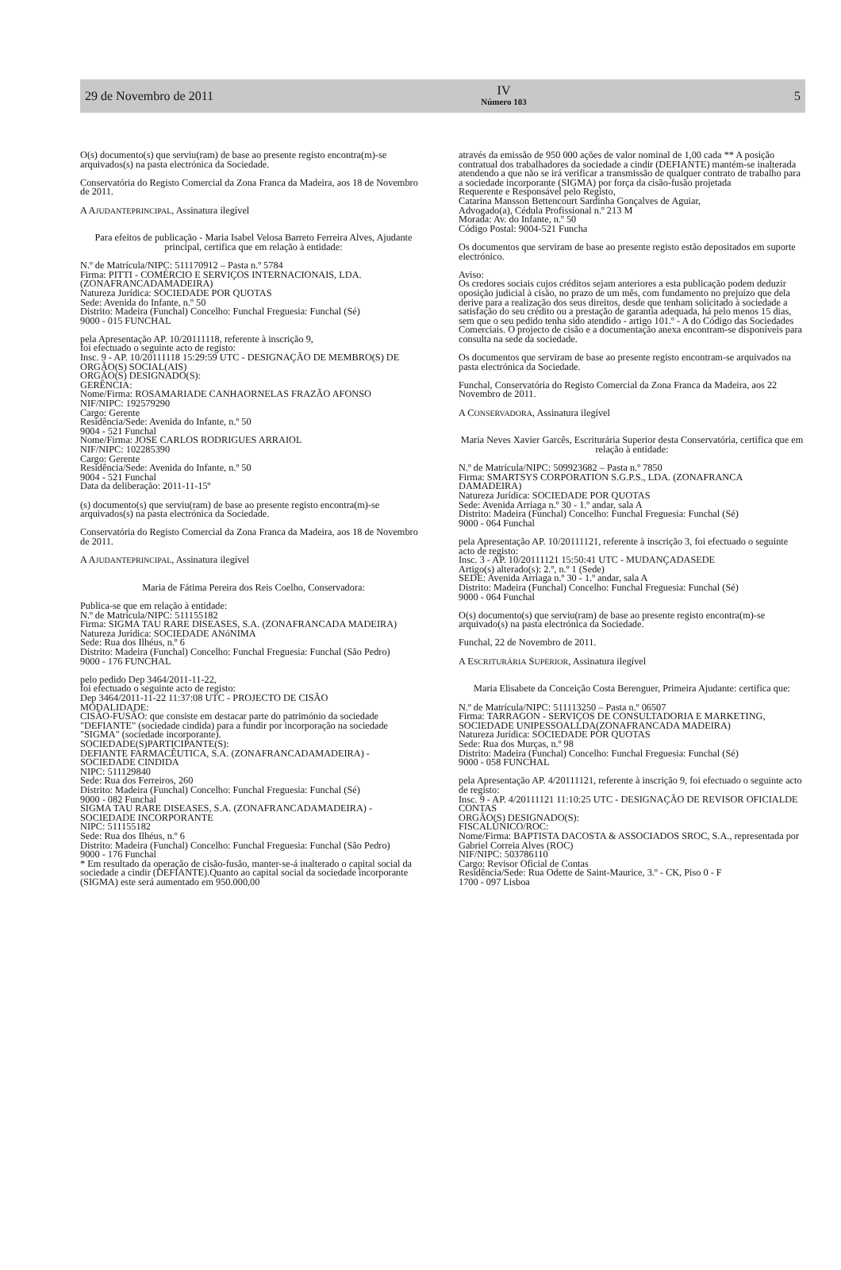29 de Novembro de 2011
IV
Número 103
5
O(s) documento(s) que serviu(ram) de base ao presente registo encontra(m)-se arquivados(s) na pasta electrónica da Sociedade.
Conservatória do Registo Comercial da Zona Franca da Madeira, aos 18 de Novembro de 2011.
A AJUDANTEPRINCIPAL, Assinatura ilegível
Para efeitos de publicação - Maria Isabel Velosa Barreto Ferreira Alves, Ajudante principal, certifica que em relação à entidade:
N.º de Matrícula/NIPC: 511170912 – Pasta n.º 5784
Firma: PITTI - COMÉRCIO E SERVIÇOS INTERNACIONAIS, LDA. (ZONAFRANCADAMADEIRA)
Natureza Jurídica: SOCIEDADE POR QUOTAS
Sede: Avenida do Infante, n.º 50
Distrito: Madeira (Funchal) Concelho: Funchal Freguesia: Funchal (Sé)
9000 - 015 FUNCHAL
pela Apresentação AP. 10/20111118, referente à inscrição 9,
foi efectuado o seguinte acto de registo:
Insc. 9 - AP. 10/20111118 15:29:59 UTC - DESIGNAÇÃO DE MEMBRO(S) DE ORGÃO(S) SOCIAL(AIS)
ORGÃO(S) DESIGNADO(S):
GERÊNCIA:
Nome/Firma: ROSAMARIADE CANHAORNELAS FRAZÃO AFONSO
NIF/NIPC: 192579290
Cargo: Gerente
Residência/Sede: Avenida do Infante, n.º 50
9004 - 521 Funchal
Nome/Firma: JOSE CARLOS RODRIGUES ARRAIOL
NIF/NIPC: 102285390
Cargo: Gerente
Residência/Sede: Avenida do Infante, n.º 50
9004 - 521 Funchal
Data da deliberação: 2011-11-15º
(s) documento(s) que serviu(ram) de base ao presente registo encontra(m)-se arquivados(s) na pasta electrónica da Sociedade.
Conservatória do Registo Comercial da Zona Franca da Madeira, aos 18 de Novembro de 2011.
A AJUDANTEPRINCIPAL, Assinatura ilegível
Maria de Fátima Pereira dos Reis Coelho, Conservadora:
Publica-se que em relação à entidade:
N.º de Matrícula/NIPC: 511155182
Firma: SIGMA TAU RARE DISEASES, S.A. (ZONAFRANCADA MADEIRA)
Natureza Jurídica: SOCIEDADE ANóNIMA
Sede: Rua dos Ilhéus, n.º 6
Distrito: Madeira (Funchal) Concelho: Funchal Freguesia: Funchal (São Pedro)
9000 - 176 FUNCHAL
pelo pedido Dep 3464/2011-11-22,
foi efectuado o seguinte acto de registo:
Dep 3464/2011-11-22 11:37:08 UTC - PROJECTO DE CISÃO
MODALIDADE:
CISÃO-FUSÃO: que consiste em destacar parte do património da sociedade "DEFIANTE" (sociedade cindida) para a fundir por incorporação na sociedade "SIGMA" (sociedade incorporante).
SOCIEDADE(S)PARTICIPANTE(S):
DEFIANTE FARMACÊUTICA, S.A. (ZONAFRANCADAMADEIRA) - SOCIEDADE CINDIDA
NIPC: 511129840
Sede: Rua dos Ferreiros, 260
Distrito: Madeira (Funchal) Concelho: Funchal Freguesia: Funchal (Sé)
9000 - 082 Funchal
SIGMA TAU RARE DISEASES, S.A. (ZONAFRANCADAMADEIRA) - SOCIEDADE INCORPORANTE
NIPC: 511155182
Sede: Rua dos Ilhéus, n.º 6
Distrito: Madeira (Funchal) Concelho: Funchal Freguesia: Funchal (São Pedro)
9000 - 176 Funchal
* Em resultado da operação de cisão-fusão, manter-se-á inalterado o capital social da sociedade a cindir (DEFIANTE).Quanto ao capital social da sociedade incorporante (SIGMA) este será aumentado em 950.000,00
através da emissão de 950 000 ações de valor nominal de 1,00 cada ** A posição contratual dos trabalhadores da sociedade a cindir (DEFIANTE) mantém-se inalterada atendendo a que não se irá verificar a transmissão de qualquer contrato de trabalho para a sociedade incorporante (SIGMA) por força da cisão-fusão projetada
Requerente e Responsável pelo Registo,
Catarina Mansson Bettencourt Sardinha Gonçalves de Aguiar,
Advogado(a), Cédula Profissional n.º 213 M
Morada: Av. do Infante, n.º 50
Código Postal: 9004-521 Funcha
Os documentos que serviram de base ao presente registo estão depositados em suporte electrónico.
Aviso:
Os credores sociais cujos créditos sejam anteriores a esta publicação podem deduzir oposição judicial à cisão, no prazo de um mês, com fundamento no prejuízo que dela derive para a realização dos seus direitos, desde que tenham solicitado à sociedade a satisfação do seu crédito ou a prestação de garantia adequada, há pelo menos 15 dias, sem que o seu pedido tenha sido atendido - artigo 101.º - A do Código das Sociedades Comerciais. O projecto de cisão e a documentação anexa encontram-se disponíveis para consulta na sede da sociedade.
Os documentos que serviram de base ao presente registo encontram-se arquivados na pasta electrónica da Sociedade.
Funchal, Conservatória do Registo Comercial da Zona Franca da Madeira, aos 22 Novembro de 2011.
A CONSERVADORA, Assinatura ilegível
Maria Neves Xavier Garcês, Escriturária Superior desta Conservatória, certifica que em relação à entidade:
N.º de Matrícula/NIPC: 509923682 – Pasta n.º 7850
Firma: SMARTSYS CORPORATION S.G.P.S., LDA. (ZONAFRANCA DAMADEIRA)
Natureza Jurídica: SOCIEDADE POR QUOTAS
Sede: Avenida Arriaga n.º 30 - 1.º andar, sala A
Distrito: Madeira (Funchal) Concelho: Funchal Freguesia: Funchal (Sé)
9000 - 064 Funchal
pela Apresentação AP. 10/20111121, referente à inscrição 3, foi efectuado o seguinte acto de registo:
Insc. 3 - AP. 10/20111121 15:50:41 UTC - MUDANÇADASEDE
Artigo(s) alterado(s): 2.º, n.º 1 (Sede)
SEDE: Avenida Arriaga n.º 30 - 1.º andar, sala A
Distrito: Madeira (Funchal) Concelho: Funchal Freguesia: Funchal (Sé)
9000 - 064 Funchal
O(s) documento(s) que serviu(ram) de base ao presente registo encontra(m)-se arquivado(s) na pasta electrónica da Sociedade.
Funchal, 22 de Novembro de 2011.
A ESCRITURÁRIA SUPERIOR, Assinatura ilegível
Maria Elisabete da Conceição Costa Berenguer, Primeira Ajudante: certifica que:
N.º de Matrícula/NIPC: 511113250 – Pasta n.º 06507
Firma: TARRAGON - SERVIÇOS DE CONSULTADORIA E MARKETING, SOCIEDADE UNIPESSOALLDA(ZONAFRANCADA MADEIRA)
Natureza Jurídica: SOCIEDADE POR QUOTAS
Sede: Rua dos Murças, n.º 98
Distrito: Madeira (Funchal) Concelho: Funchal Freguesia: Funchal (Sé)
9000 - 058 FUNCHAL
pela Apresentação AP. 4/20111121, referente à inscrição 9, foi efectuado o seguinte acto de registo:
Insc. 9 - AP. 4/20111121 11:10:25 UTC - DESIGNAÇÃO DE REVISOR OFICIALDE CONTAS
ORGÃO(S) DESIGNADO(S):
FISCALÚNICO/ROC:
Nome/Firma: BAPTISTA DACOSTA & ASSOCIADOS SROC, S.A., representada por Gabriel Correia Alves (ROC)
NIF/NIPC: 503786110
Cargo: Revisor Oficial de Contas
Residência/Sede: Rua Odette de Saint-Maurice, 3.º - CK, Piso 0 - F
1700 - 097 Lisboa